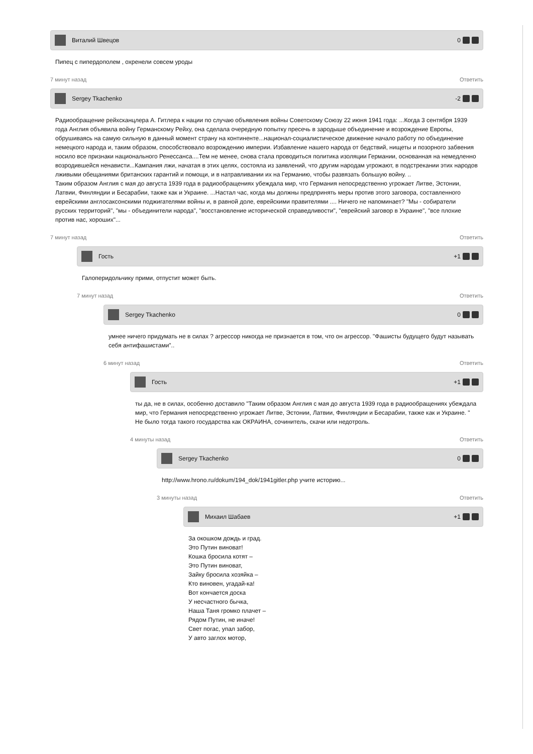Виталий Швецов 0
Пипец с пипердополем , охренели совсем уроды
7 минут назад Ответить
Sergey Tkachenko -2
Радиообращение рейхсканцлера А. Гитлера к нации по случаю объявления войны Советскому Союзу 22 июня 1941 года: ...Когда 3 сентября 1939 года Англия объявила войну Германскому Рейху, она сделала очередную попытку пресечь в зародыше объединение и возрождение Европы, обрушиваясь на самую сильную в данный момент страну на континенте...национал-социалистическое движение начало работу по объединение немецкого народа и, таким образом, способствовало возрождению империи. Избавление нашего народа от бедствий, нищеты и позорного забвения носило все признаки национального Ренессанса....Тем не менее, снова стала проводиться политика изоляции Германии, основанная на немедленно возродившейся ненависти...Кампания лжи, начатая в этих целях, состояла из заявлений, что другим народам угрожают, в подстрекании этих народов лживыми обещаниями британских гарантий и помощи, и в натравливании их на Германию, чтобы развязать большую войну. ..
Таким образом Англия с мая до августа 1939 года в радиообращениях убеждала мир, что Германия непосредственно угрожает Литве, Эстонии, Латвии, Финляндии и Бесарабии, также как и Украине. ...Настал час, когда мы должны предпринять меры против этого заговора, составленного еврейскими англосаксонскими поджигателями войны и, в равной доле, еврейскими правителями .... Ничего не напоминает? "Мы - собиратели русских территорий", "мы - объединители народа", "восстановление исторической справедливости", "еврейский заговор в Украине", "все плохие против нас, хороших"...
7 минут назад Ответить
Гость +1
Галоперидольчику прими, отпустит может быть.
7 минут назад Ответить
Sergey Tkachenko 0
умнее ничего придумать не в силах ? агрессор никогда не признается в том, что он агрессор. "Фашисты будущего будут называть себя антифашистами"..
6 минут назад Ответить
Гость +1
ты да, не в силах, особенно доставило "Таким образом Англия с мая до августа 1939 года в радиообращениях убеждала мир, что Германия непосредственно угрожает Литве, Эстонии, Латвии, Финляндии и Бесарабии, также как и Украине. " Не было тогда такого государства как ОКРАИНА, сочинитель, скачи или недотроль.
4 минуты назад Ответить
Sergey Tkachenko 0
http://www.hrono.ru/dokum/194_dok/1941gitler.php учите историю...
3 минуты назад Ответить
Михаил Шабаев +1
За окошком дождь и град.
Это Путин виноват!
Кошка бросила котят –
Это Путин виноват,
Зайку бросила хозяйка –
Кто виновен, угадай-ка!
Вот кончается доска
У несчастного бычка,
Наша Таня громко плачет –
Рядом Путин, не иначе!
Свет погас, упал забор,
У авто заглох мотор,